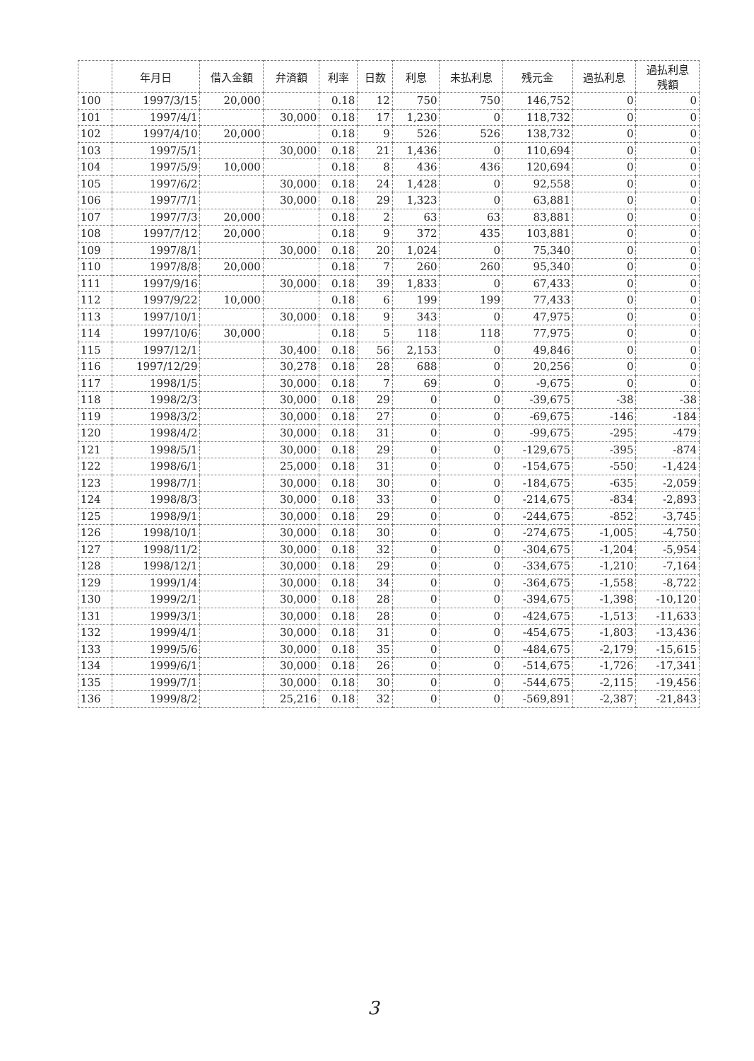| | 年月日 | 借入金額 | 弁済額 | 利率 | 日数 | 利息 | 未払利息 | 残元金 | 過払利息 | 過払利息 残額 |
| --- | --- | --- | --- | --- | --- | --- | --- | --- | --- | --- |
| 100 | 1997/3/15 | 20,000 | | 0.18 | 12 | 750 | 750 | 146,752 | 0 | 0 |
| 101 | 1997/4/1 | | 30,000 | 0.18 | 17 | 1,230 | 0 | 118,732 | 0 | 0 |
| 102 | 1997/4/10 | 20,000 | | 0.18 | 9 | 526 | 526 | 138,732 | 0 | 0 |
| 103 | 1997/5/1 | | 30,000 | 0.18 | 21 | 1,436 | 0 | 110,694 | 0 | 0 |
| 104 | 1997/5/9 | 10,000 | | 0.18 | 8 | 436 | 436 | 120,694 | 0 | 0 |
| 105 | 1997/6/2 | | 30,000 | 0.18 | 24 | 1,428 | 0 | 92,558 | 0 | 0 |
| 106 | 1997/7/1 | | 30,000 | 0.18 | 29 | 1,323 | 0 | 63,881 | 0 | 0 |
| 107 | 1997/7/3 | 20,000 | | 0.18 | 2 | 63 | 63 | 83,881 | 0 | 0 |
| 108 | 1997/7/12 | 20,000 | | 0.18 | 9 | 372 | 435 | 103,881 | 0 | 0 |
| 109 | 1997/8/1 | | 30,000 | 0.18 | 20 | 1,024 | 0 | 75,340 | 0 | 0 |
| 110 | 1997/8/8 | 20,000 | | 0.18 | 7 | 260 | 260 | 95,340 | 0 | 0 |
| 111 | 1997/9/16 | | 30,000 | 0.18 | 39 | 1,833 | 0 | 67,433 | 0 | 0 |
| 112 | 1997/9/22 | 10,000 | | 0.18 | 6 | 199 | 199 | 77,433 | 0 | 0 |
| 113 | 1997/10/1 | | 30,000 | 0.18 | 9 | 343 | 0 | 47,975 | 0 | 0 |
| 114 | 1997/10/6 | 30,000 | | 0.18 | 5 | 118 | 118 | 77,975 | 0 | 0 |
| 115 | 1997/12/1 | | 30,400 | 0.18 | 56 | 2,153 | 0 | 49,846 | 0 | 0 |
| 116 | 1997/12/29 | | 30,278 | 0.18 | 28 | 688 | 0 | 20,256 | 0 | 0 |
| 117 | 1998/1/5 | | 30,000 | 0.18 | 7 | 69 | 0 | -9,675 | 0 | 0 |
| 118 | 1998/2/3 | | 30,000 | 0.18 | 29 | 0 | 0 | -39,675 | -38 | -38 |
| 119 | 1998/3/2 | | 30,000 | 0.18 | 27 | 0 | 0 | -69,675 | -146 | -184 |
| 120 | 1998/4/2 | | 30,000 | 0.18 | 31 | 0 | 0 | -99,675 | -295 | -479 |
| 121 | 1998/5/1 | | 30,000 | 0.18 | 29 | 0 | 0 | -129,675 | -395 | -874 |
| 122 | 1998/6/1 | | 25,000 | 0.18 | 31 | 0 | 0 | -154,675 | -550 | -1,424 |
| 123 | 1998/7/1 | | 30,000 | 0.18 | 30 | 0 | 0 | -184,675 | -635 | -2,059 |
| 124 | 1998/8/3 | | 30,000 | 0.18 | 33 | 0 | 0 | -214,675 | -834 | -2,893 |
| 125 | 1998/9/1 | | 30,000 | 0.18 | 29 | 0 | 0 | -244,675 | -852 | -3,745 |
| 126 | 1998/10/1 | | 30,000 | 0.18 | 30 | 0 | 0 | -274,675 | -1,005 | -4,750 |
| 127 | 1998/11/2 | | 30,000 | 0.18 | 32 | 0 | 0 | -304,675 | -1,204 | -5,954 |
| 128 | 1998/12/1 | | 30,000 | 0.18 | 29 | 0 | 0 | -334,675 | -1,210 | -7,164 |
| 129 | 1999/1/4 | | 30,000 | 0.18 | 34 | 0 | 0 | -364,675 | -1,558 | -8,722 |
| 130 | 1999/2/1 | | 30,000 | 0.18 | 28 | 0 | 0 | -394,675 | -1,398 | -10,120 |
| 131 | 1999/3/1 | | 30,000 | 0.18 | 28 | 0 | 0 | -424,675 | -1,513 | -11,633 |
| 132 | 1999/4/1 | | 30,000 | 0.18 | 31 | 0 | 0 | -454,675 | -1,803 | -13,436 |
| 133 | 1999/5/6 | | 30,000 | 0.18 | 35 | 0 | 0 | -484,675 | -2,179 | -15,615 |
| 134 | 1999/6/1 | | 30,000 | 0.18 | 26 | 0 | 0 | -514,675 | -1,726 | -17,341 |
| 135 | 1999/7/1 | | 30,000 | 0.18 | 30 | 0 | 0 | -544,675 | -2,115 | -19,456 |
| 136 | 1999/8/2 | | 25,216 | 0.18 | 32 | 0 | 0 | -569,891 | -2,387 | -21,843 |
3